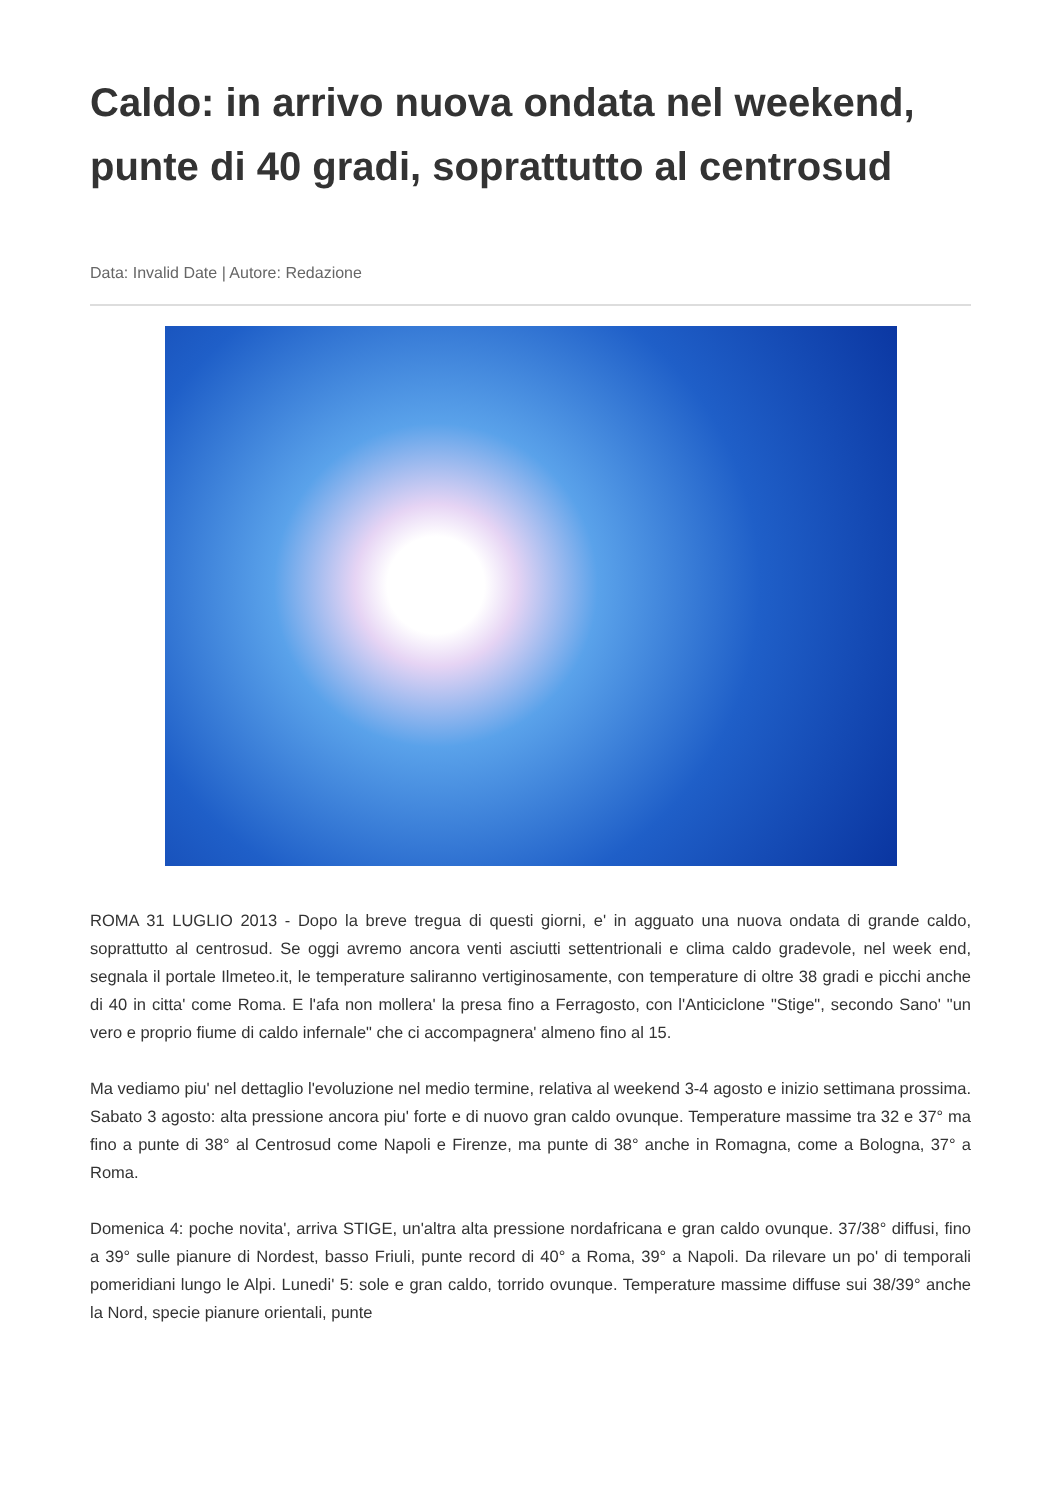Caldo: in arrivo nuova ondata nel weekend, punte di 40 gradi, soprattutto al centrosud
Data: Invalid Date | Autore: Redazione
ROMA 31 LUGLIO 2013 - Dopo la breve tregua di questi giorni, e' in agguato una nuova ondata di grande caldo, soprattutto al centrosud. Se oggi avremo ancora venti asciutti settentrionali e clima caldo gradevole, nel week end, segnala il portale Ilmeteo.it, le temperature saliranno vertiginosamente, con temperature di oltre 38 gradi e picchi anche di 40 in citta' come Roma. E l'afa non mollera' la presa fino a Ferragosto, con l'Anticiclone "Stige", secondo Sano' "un vero e proprio fiume di caldo infernale" che ci accompagnera' almeno fino al 15.
Ma vediamo piu' nel dettaglio l'evoluzione nel medio termine, relativa al weekend 3-4 agosto e inizio settimana prossima. Sabato 3 agosto: alta pressione ancora piu' forte e di nuovo gran caldo ovunque. Temperature massime tra 32 e 37° ma fino a punte di 38° al Centrosud come Napoli e Firenze, ma punte di 38° anche in Romagna, come a Bologna, 37° a Roma.
Domenica 4: poche novita', arriva STIGE, un'altra alta pressione nordafricana e gran caldo ovunque. 37/38° diffusi, fino a 39° sulle pianure di Nordest, basso Friuli, punte record di 40° a Roma, 39° a Napoli. Da rilevare un po' di temporali pomeridiani lungo le Alpi. Lunedi' 5: sole e gran caldo, torrido ovunque. Temperature massime diffuse sui 38/39° anche la Nord, specie pianure orientali, punte